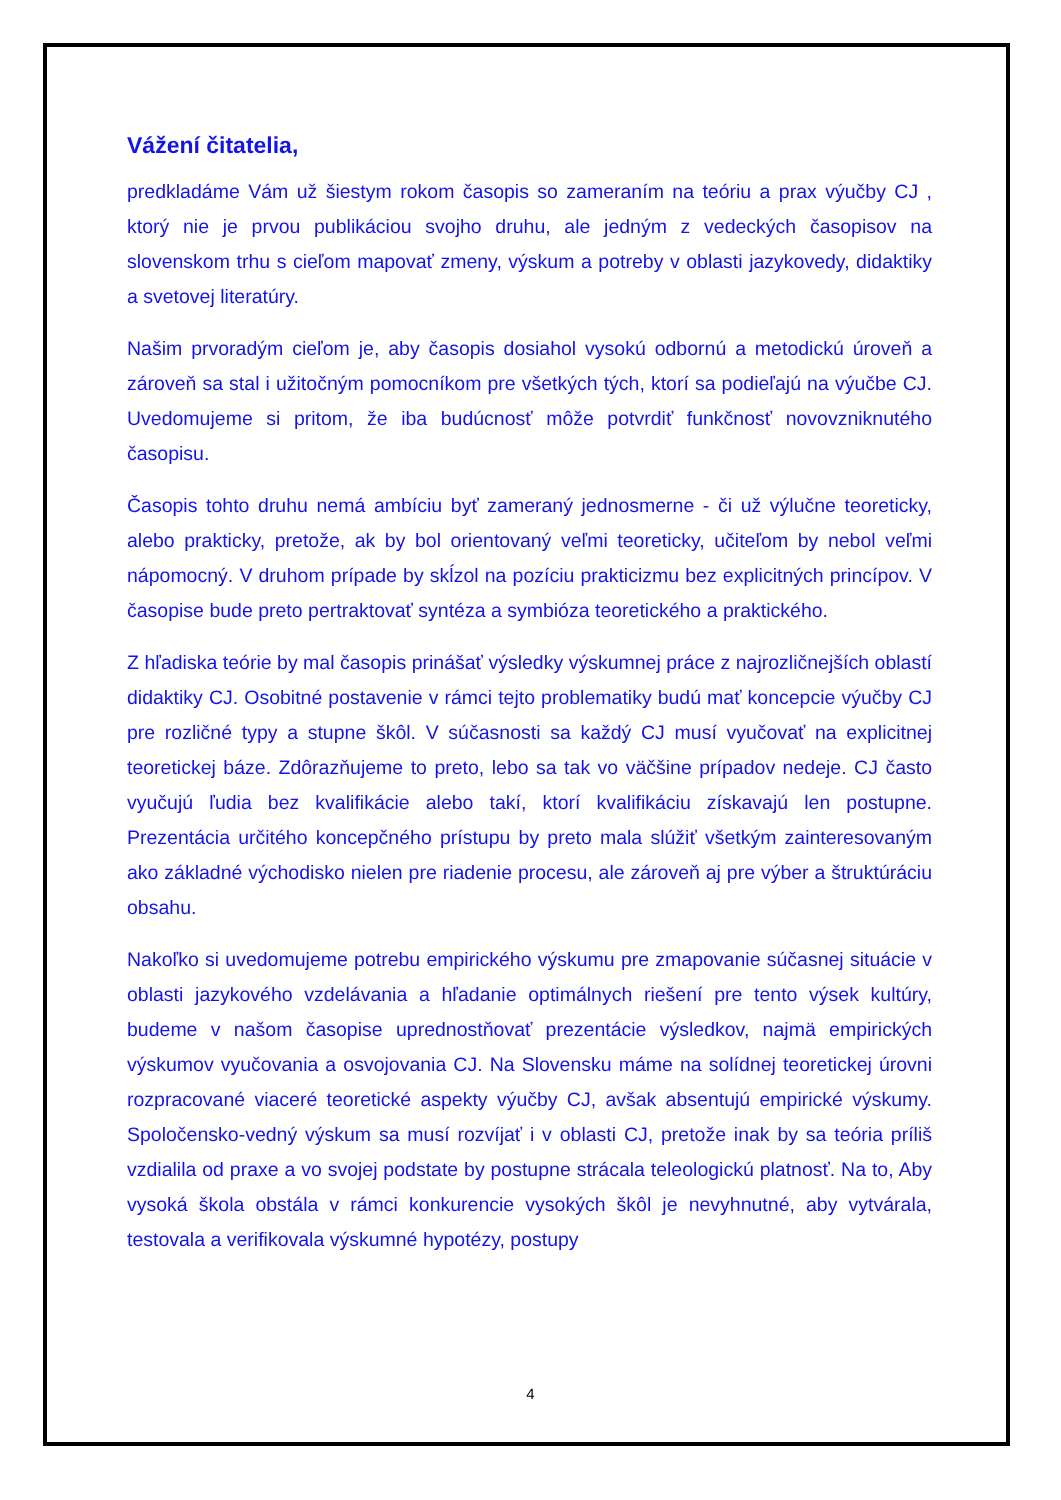Vážení čitatelia,
predkladáme Vám už šiestym rokom časopis so zameraním na teóriu a prax výučby CJ , ktorý nie je prvou publikáciou svojho druhu, ale jedným z vedeckých časopisov na slovenskom trhu s cieľom mapovať zmeny, výskum a potreby v oblasti jazykovedy, didaktiky a svetovej literatúry.
Našim prvoradým cieľom je, aby časopis dosiahol vysokú odbornú a metodickú úroveň a zároveň sa stal i užitočným pomocníkom pre všetkých tých, ktorí sa podieľajú na výučbe CJ. Uvedomujeme si pritom, že iba budúcnosť môže potvrdiť funkčnosť novovzniknutého časopisu.
Časopis tohto druhu nemá ambíciu byť zameraný jednosmerne - či už výlučne teoreticky, alebo prakticky, pretože, ak by bol orientovaný veľmi teoreticky, učiteľom by nebol veľmi nápomocný. V druhom prípade by skĺzol na pozíciu prakticizmu bez explicitných princípov. V časopise bude preto pertraktovať syntéza a symbióza teoretického a praktického.
Z hľadiska teórie by mal časopis prinášať výsledky výskumnej práce z najrozličnejších oblastí didaktiky CJ. Osobitné postavenie v rámci tejto problematiky budú mať koncepcie výučby CJ pre rozličné typy a stupne škôl. V súčasnosti sa každý CJ musí vyučovať na explicitnej teoretickej báze. Zdôrazňujeme to preto, lebo sa tak vo väčšine prípadov nedeje. CJ často vyučujú ľudia bez kvalifikácie alebo takí, ktorí kvalifikáciu získavajú len postupne. Prezentácia určitého koncepčného prístupu by preto mala slúžiť všetkým zainteresovaným ako základné východisko nielen pre riadenie procesu, ale zároveň aj pre výber a štruktúráciu obsahu.
Nakoľko si uvedomujeme potrebu empirického výskumu pre zmapovanie súčasnej situácie v oblasti jazykového vzdelávania a hľadanie optimálnych riešení pre tento výsek kultúry, budeme v našom časopise uprednostňovať prezentácie výsledkov, najmä empirických výskumov vyučovania a osvojovania CJ. Na Slovensku máme na solídnej teoretickej úrovni rozpracované viaceré teoretické aspekty výučby CJ, avšak absentujú empirické výskumy. Spoločensko-vedný výskum sa musí rozvíjať i v oblasti CJ, pretože inak by sa teória príliš vzdialila od praxe a vo svojej podstate by postupne strácala teleologickú platnosť. Na to, Aby vysoká škola obstála v rámci konkurencie vysokých škôl je nevyhnutné, aby vytvárala, testovala a verifikovala výskumné hypotézy, postupy
4